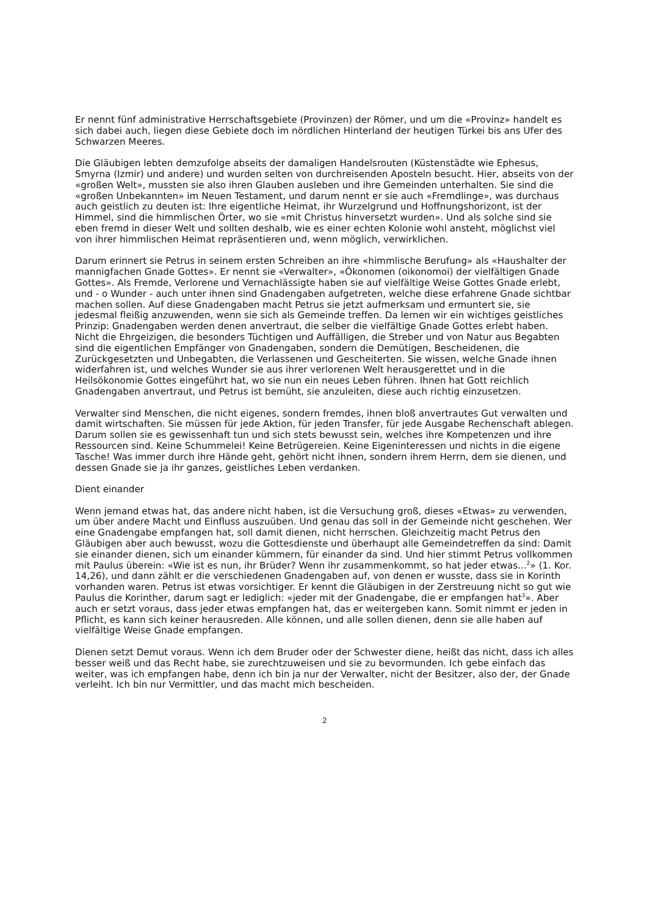Er nennt fünf administrative Herrschaftsgebiete (Provinzen) der Römer, und um die «Provinz» handelt es sich dabei auch, liegen diese Gebiete doch im nördlichen Hinterland der heutigen Türkei bis ans Ufer des Schwarzen Meeres.
Die Gläubigen lebten demzufolge abseits der damaligen Handelsrouten (Küstenstädte wie Ephesus, Smyrna (Izmir) und andere) und wurden selten von durchreisenden Aposteln besucht. Hier, abseits von der «großen Welt», mussten sie also ihren Glauben ausleben und ihre Gemeinden unterhalten. Sie sind die «großen Unbekannten» im Neuen Testament, und darum nennt er sie auch «Fremdlinge», was durchaus auch geistlich zu deuten ist: Ihre eigentliche Heimat, ihr Wurzelgrund und Hoffnungshorizont, ist der Himmel, sind die himmlischen Örter, wo sie «mit Christus hinversetzt wurden». Und als solche sind sie eben fremd in dieser Welt und sollten deshalb, wie es einer echten Kolonie wohl ansteht, möglichst viel von ihrer himmlischen Heimat repräsentieren und, wenn möglich, verwirklichen.
Darum erinnert sie Petrus in seinem ersten Schreiben an ihre «himmlische Berufung» als «Haushalter der mannigfachen Gnade Gottes». Er nennt sie «Verwalter», «Ökonomen (oikonomoi) der vielfältigen Gnade Gottes». Als Fremde, Verlorene und Vernachlässigte haben sie auf vielfältige Weise Gottes Gnade erlebt, und - o Wunder - auch unter ihnen sind Gnadengaben aufgetreten, welche diese erfahrene Gnade sichtbar machen sollen. Auf diese Gnadengaben macht Petrus sie jetzt aufmerksam und ermuntert sie, sie jedesmal fleißig anzuwenden, wenn sie sich als Gemeinde treffen. Da lernen wir ein wichtiges geistliches Prinzip: Gnadengaben werden denen anvertraut, die selber die vielfältige Gnade Gottes erlebt haben. Nicht die Ehrgeizigen, die besonders Tüchtigen und Auffälligen, die Streber und von Natur aus Begabten sind die eigentlichen Empfänger von Gnadengaben, sondern die Demütigen, Bescheidenen, die Zurückgesetzten und Unbegabten, die Verlassenen und Gescheiterten. Sie wissen, welche Gnade ihnen widerfahren ist, und welches Wunder sie aus ihrer verlorenen Welt herausgerettet und in die Heilsökonomie Gottes eingeführt hat, wo sie nun ein neues Leben führen. Ihnen hat Gott reichlich Gnadengaben anvertraut, und Petrus ist bemüht, sie anzuleiten, diese auch richtig einzusetzen.
Verwalter sind Menschen, die nicht eigenes, sondern fremdes, ihnen bloß anvertrautes Gut verwalten und damit wirtschaften. Sie müssen für jede Aktion, für jeden Transfer, für jede Ausgabe Rechenschaft ablegen. Darum sollen sie es gewissenhaft tun und sich stets bewusst sein, welches ihre Kompetenzen und ihre Ressourcen sind. Keine Schummelei! Keine Betrügereien. Keine Eigeninteressen und nichts in die eigene Tasche! Was immer durch ihre Hände geht, gehört nicht ihnen, sondern ihrem Herrn, dem sie dienen, und dessen Gnade sie ja ihr ganzes, geistliches Leben verdanken.
Dient einander
Wenn jemand etwas hat, das andere nicht haben, ist die Versuchung groß, dieses «Etwas» zu verwenden, um über andere Macht und Einfluss auszuüben. Und genau das soll in der Gemeinde nicht geschehen. Wer eine Gnadengabe empfangen hat, soll damit dienen, nicht herrschen. Gleichzeitig macht Petrus den Gläubigen aber auch bewusst, wozu die Gottesdienste und überhaupt alle Gemeindetreffen da sind: Damit sie einander dienen, sich um einander kümmern, für einander da sind. Und hier stimmt Petrus vollkommen mit Paulus überein: «Wie ist es nun, ihr Brüder? Wenn ihr zusammenkommt, so hat jeder etwas...<sup>2</sup>» (1. Kor. 14,26), und dann zählt er die verschiedenen Gnadengaben auf, von denen er wusste, dass sie in Korinth vorhanden waren. Petrus ist etwas vorsichtiger. Er kennt die Gläubigen in der Zerstreuung nicht so gut wie Paulus die Korinther, darum sagt er lediglich: «jeder mit der Gnadengabe, die er empfangen hat<sup>3</sup>». Aber auch er setzt voraus, dass jeder etwas empfangen hat, das er weitergeben kann. Somit nimmt er jeden in Pflicht, es kann sich keiner herausreden. Alle können, und alle sollen dienen, denn sie alle haben auf vielfältige Weise Gnade empfangen.
Dienen setzt Demut voraus. Wenn ich dem Bruder oder der Schwester diene, heißt das nicht, dass ich alles besser weiß und das Recht habe, sie zurechtzuweisen und sie zu bevormunden. Ich gebe einfach das weiter, was ich empfangen habe, denn ich bin ja nur der Verwalter, nicht der Besitzer, also der, der Gnade verleiht. Ich bin nur Vermittler, und das macht mich bescheiden.
2